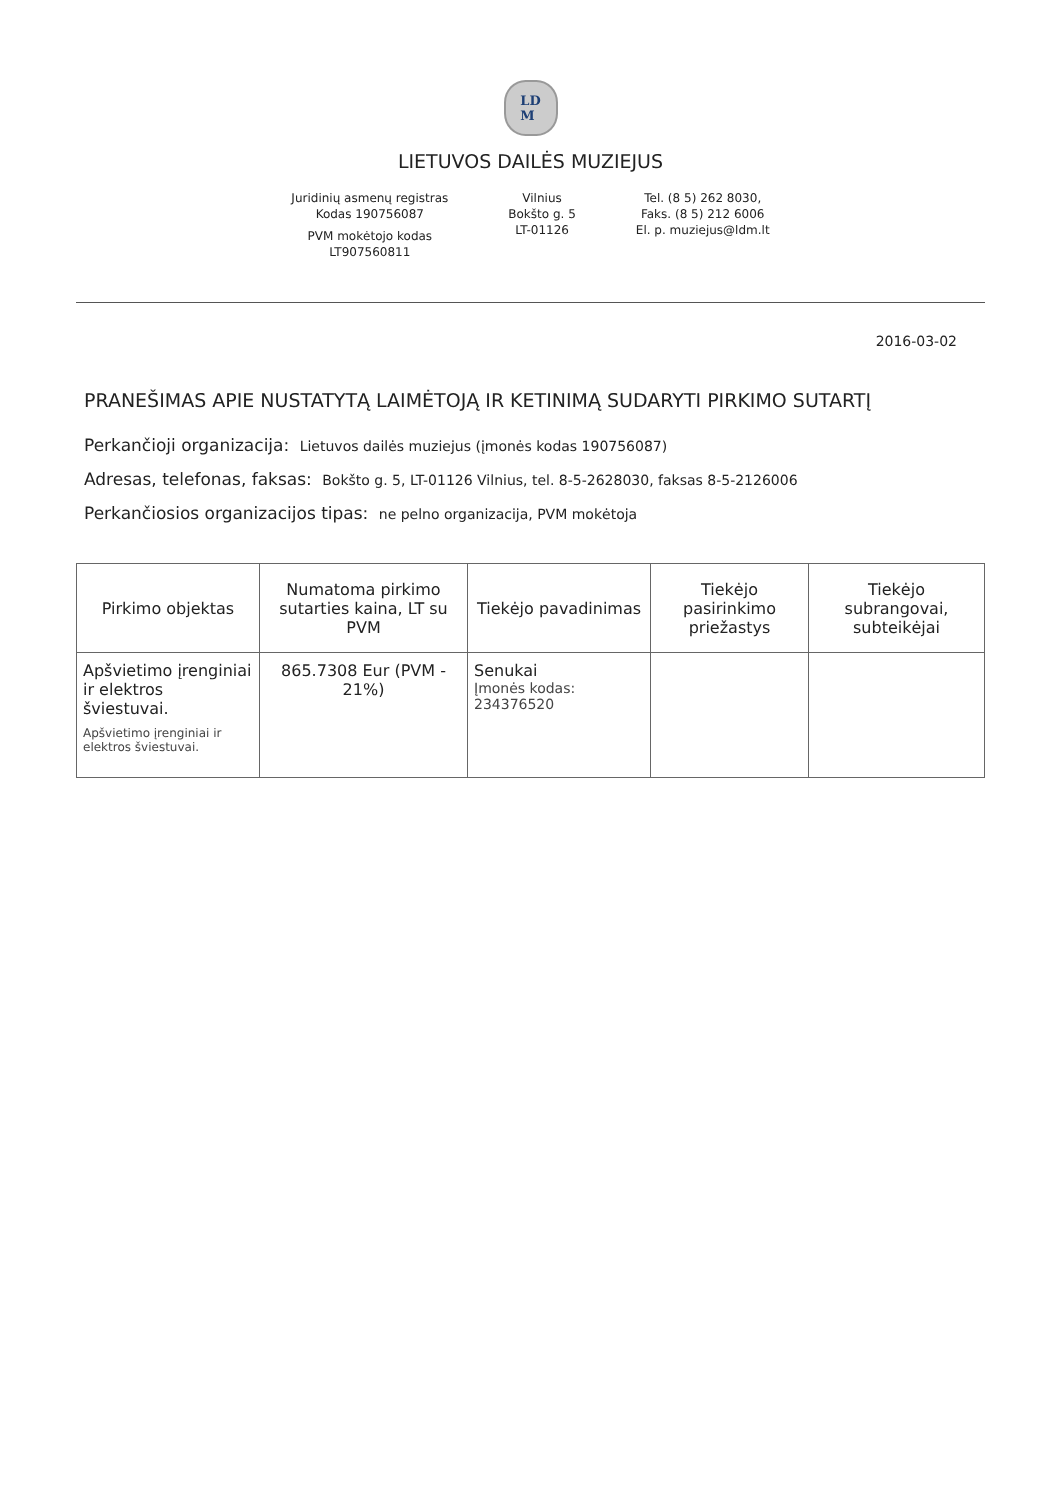LD
M
LIETUVOS DAILĖS MUZIEJUS
Juridinių asmenų registras
Kodas 190756087
PVM mokėtojo kodas
LT907560811
Vilnius
Bokšto g. 5
LT-01126
Tel. (8 5) 262 8030,
Faks. (8 5) 212 6006
El. p. muziejus@ldm.lt
2016-03-02
PRANEŠIMAS APIE NUSTATYTĄ LAIMĖTOJĄ IR KETINIMĄ SUDARYTI PIRKIMO SUTARTĮ
Perkančioji organizacija: Lietuvos dailės muziejus (įmonės kodas 190756087)
Adresas, telefonas, faksas: Bokšto g. 5, LT-01126 Vilnius, tel. 8-5-2628030, faksas 8-5-2126006
Perkančiosios organizacijos tipas: ne pelno organizacija, PVM mokėtoja
| Pirkimo objektas | Numatoma pirkimo sutarties kaina, LT su PVM | Tiekėjo pavadinimas | Tiekėjo pasirinkimo priežastys | Tiekėjo subrangovai, subteikėjai |
| --- | --- | --- | --- | --- |
| Apšvietimo įrenginiai ir elektros šviestuvai. Apšvietimo įrenginiai ir elektros šviestuvai. | 865.7308 Eur (PVM - 21%) | Senukai Įmonės kodas: 234376520 | | |